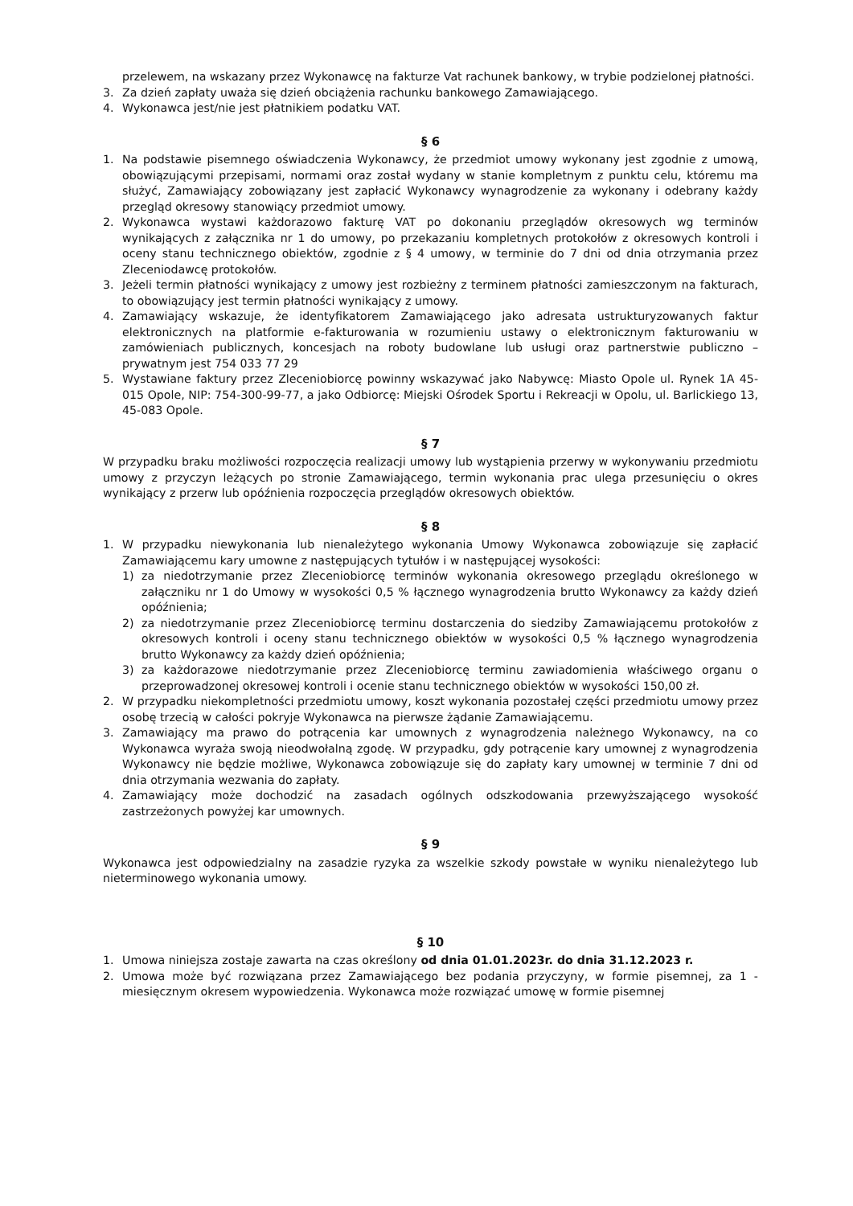przelewem, na wskazany przez Wykonawcę na fakturze Vat rachunek bankowy, w trybie podzielonej płatności.
3. Za dzień zapłaty uważa się dzień obciążenia rachunku bankowego Zamawiającego.
4. Wykonawca jest/nie jest płatnikiem podatku VAT.
§ 6
1. Na podstawie pisemnego oświadczenia Wykonawcy, że przedmiot umowy wykonany jest zgodnie z umową, obowiązującymi przepisami, normami oraz został wydany w stanie kompletnym z punktu celu, któremu ma służyć, Zamawiający zobowiązany jest zapłacić Wykonawcy wynagrodzenie za wykonany i odebrany każdy przegląd okresowy stanowiący przedmiot umowy.
2. Wykonawca wystawi każdorazowo fakturę VAT po dokonaniu przeglądów okresowych wg terminów wynikających z załącznika nr 1 do umowy, po przekazaniu kompletnych protokołów z okresowych kontroli i oceny stanu technicznego obiektów, zgodnie z § 4 umowy, w terminie do 7 dni od dnia otrzymania przez Zleceniodawcę protokołów.
3. Jeżeli termin płatności wynikający z umowy jest rozbieżny z terminem płatności zamieszczonym na fakturach, to obowiązujący jest termin płatności wynikający z umowy.
4. Zamawiający wskazuje, że identyfikatorem Zamawiającego jako adresata ustrukturyzowanych faktur elektronicznych na platformie e-fakturowania w rozumieniu ustawy o elektronicznym fakturowaniu w zamówieniach publicznych, koncesjach na roboty budowlane lub usługi oraz partnerstwie publiczno – prywatnym jest 754 033 77 29
5. Wystawiane faktury przez Zleceniobiorcę powinny wskazywać jako Nabywcę: Miasto Opole ul. Rynek 1A 45-015 Opole, NIP: 754-300-99-77, a jako Odbiorcę: Miejski Ośrodek Sportu i Rekreacji w Opolu, ul. Barlickiego 13, 45-083 Opole.
§ 7
W przypadku braku możliwości rozpoczęcia realizacji umowy lub wystąpienia przerwy w wykonywaniu przedmiotu umowy z przyczyn leżących po stronie Zamawiającego, termin wykonania prac ulega przesunięciu o okres wynikający z przerw lub opóźnienia rozpoczęcia przeglądów okresowych obiektów.
§ 8
1. W przypadku niewykonania lub nienależytego wykonania Umowy Wykonawca zobowiązuje się zapłacić Zamawiającemu kary umowne z następujących tytułów i w następującej wysokości:
1) za niedotrzymanie przez Zleceniobiorcę terminów wykonania okresowego przeglądu określonego w załączniku nr 1 do Umowy w wysokości 0,5 % łącznego wynagrodzenia brutto Wykonawcy za każdy dzień opóźnienia;
2) za niedotrzymanie przez Zleceniobiorcę terminu dostarczenia do siedziby Zamawiającemu protokołów z okresowych kontroli i oceny stanu technicznego obiektów w wysokości 0,5 % łącznego wynagrodzenia brutto Wykonawcy za każdy dzień opóźnienia;
3) za każdorazowe niedotrzymanie przez Zleceniobiorcę terminu zawiadomienia właściwego organu o przeprowadzonej okresowej kontroli i ocenie stanu technicznego obiektów w wysokości 150,00 zł.
2. W przypadku niekompletności przedmiotu umowy, koszt wykonania pozostałej części przedmiotu umowy przez osobę trzecią w całości pokryje Wykonawca na pierwsze żądanie Zamawiającemu.
3. Zamawiający ma prawo do potrącenia kar umownych z wynagrodzenia należnego Wykonawcy, na co Wykonawca wyraża swoją nieodwołalną zgodę. W przypadku, gdy potrącenie kary umownej z wynagrodzenia Wykonawcy nie będzie możliwe, Wykonawca zobowiązuje się do zapłaty kary umownej w terminie 7 dni od dnia otrzymania wezwania do zapłaty.
4. Zamawiający może dochodzić na zasadach ogólnych odszkodowania przewyższającego wysokość zastrzeżonych powyżej kar umownych.
§ 9
Wykonawca jest odpowiedzialny na zasadzie ryzyka za wszelkie szkody powstałe w wyniku nienależytego lub nieterminowego wykonania umowy.
§ 10
1. Umowa niniejsza zostaje zawarta na czas określony od dnia 01.01.2023r. do dnia 31.12.2023 r.
2. Umowa może być rozwiązana przez Zamawiającego bez podania przyczyny, w formie pisemnej, za 1 - miesięcznym okresem wypowiedzenia. Wykonawca może rozwiązać umowę w formie pisemnej